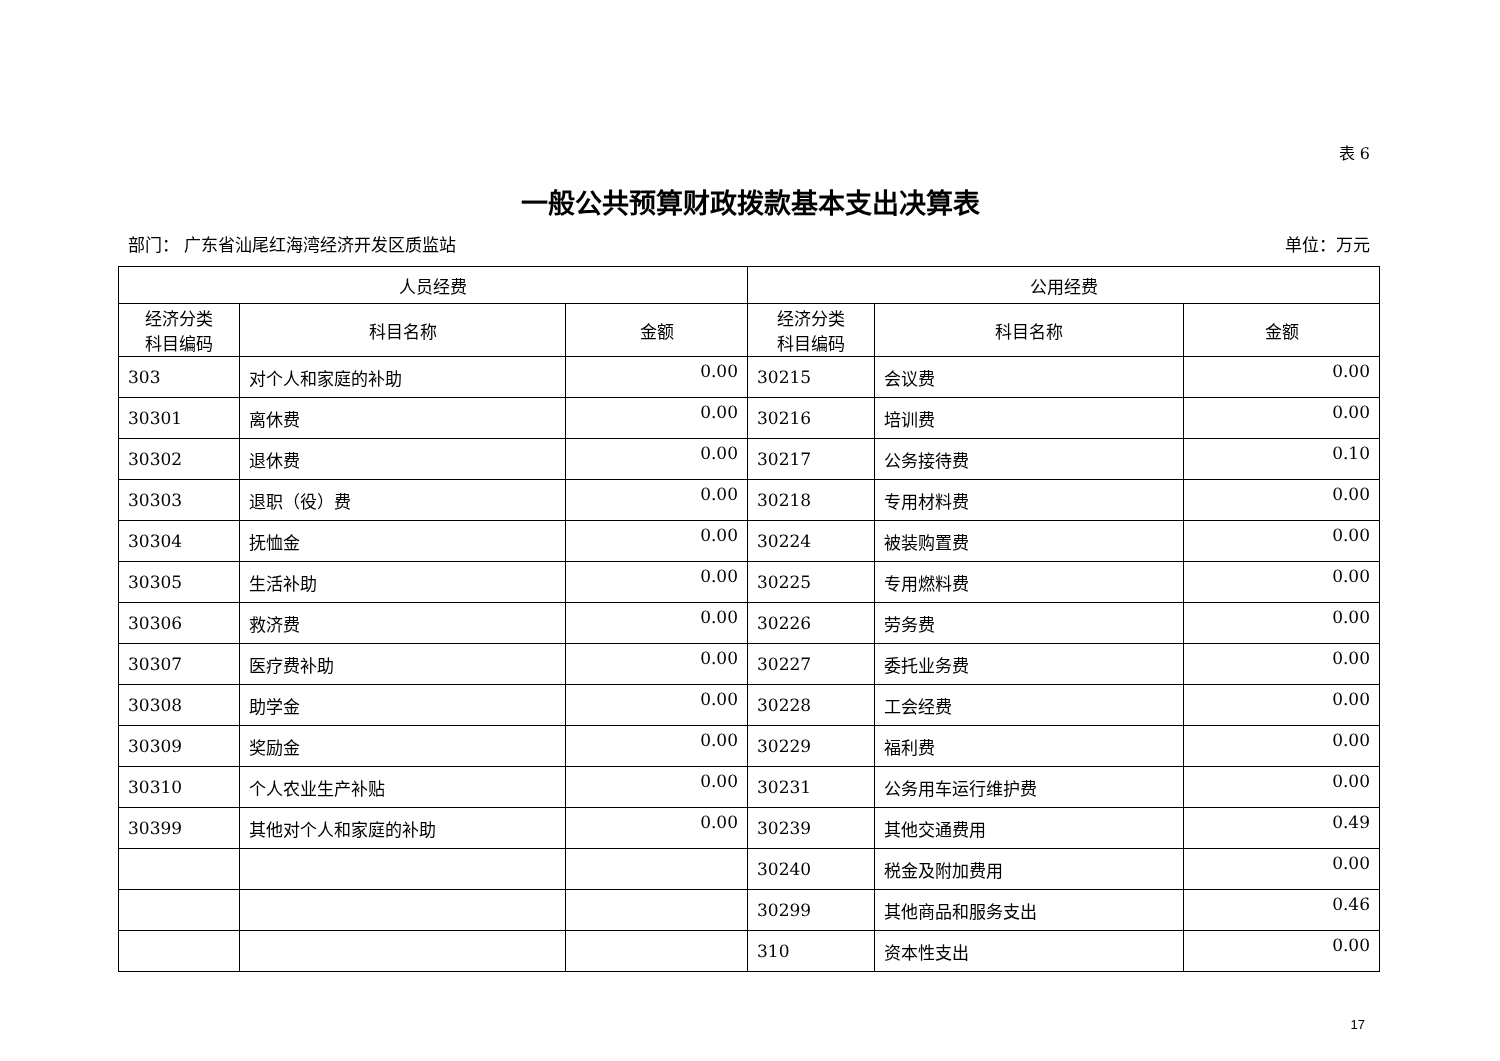表 6
一般公共预算财政拨款基本支出决算表
部门： 广东省汕尾红海湾经济开发区质监站 单位：万元
| 人员经费 | | | 公用经费 | | |
| --- | --- | --- | --- | --- | --- |
| 经济分类 科目编码 | 科目名称 | 金额 | 经济分类 科目编码 | 科目名称 | 金额 |
| 303 | 对个人和家庭的补助 | 0.00 | 30215 | 会议费 | 0.00 |
| 30301 | 离休费 | 0.00 | 30216 | 培训费 | 0.00 |
| 30302 | 退休费 | 0.00 | 30217 | 公务接待费 | 0.10 |
| 30303 | 退职（役）费 | 0.00 | 30218 | 专用材料费 | 0.00 |
| 30304 | 抚恤金 | 0.00 | 30224 | 被装购置费 | 0.00 |
| 30305 | 生活补助 | 0.00 | 30225 | 专用燃料费 | 0.00 |
| 30306 | 救济费 | 0.00 | 30226 | 劳务费 | 0.00 |
| 30307 | 医疗费补助 | 0.00 | 30227 | 委托业务费 | 0.00 |
| 30308 | 助学金 | 0.00 | 30228 | 工会经费 | 0.00 |
| 30309 | 奖励金 | 0.00 | 30229 | 福利费 | 0.00 |
| 30310 | 个人农业生产补贴 | 0.00 | 30231 | 公务用车运行维护费 | 0.00 |
| 30399 | 其他对个人和家庭的补助 | 0.00 | 30239 | 其他交通费用 | 0.49 |
| | | | 30240 | 税金及附加费用 | 0.00 |
| | | | 30299 | 其他商品和服务支出 | 0.46 |
| | | | 310 | 资本性支出 | 0.00 |
17